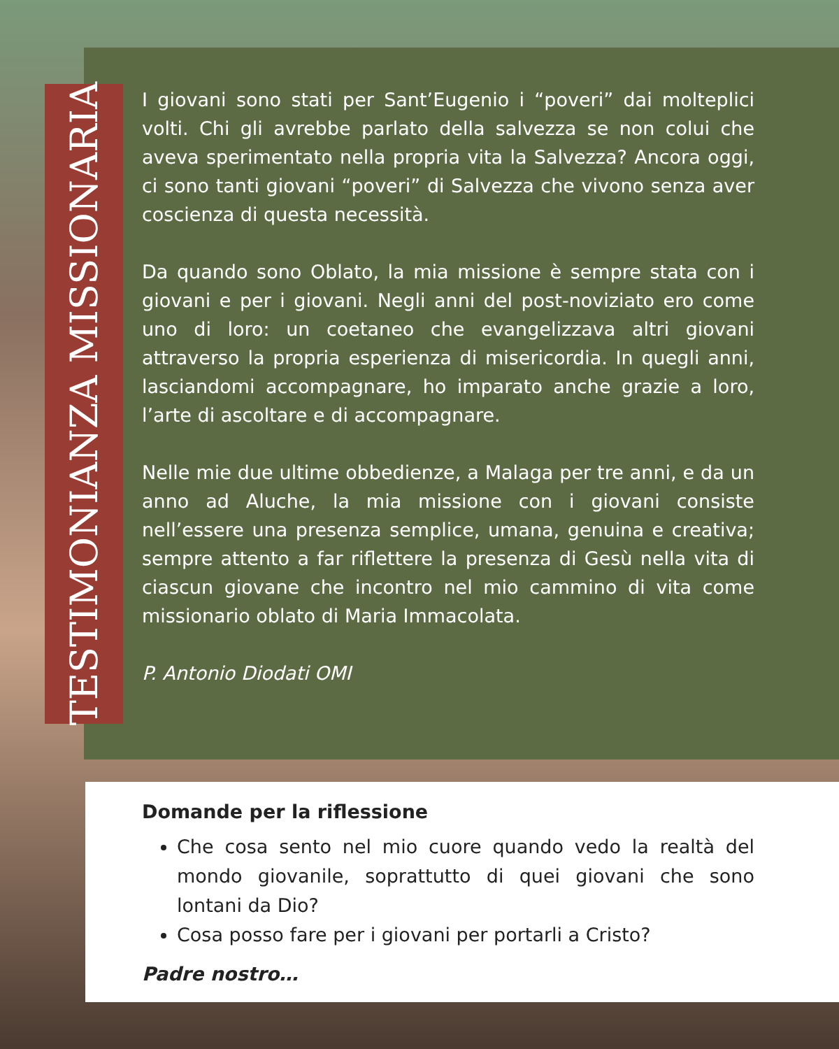TESTIMONIANZA MISSIONARIA
I giovani sono stati per Sant’Eugenio i “poveri” dai molteplici volti. Chi gli avrebbe parlato della salvezza se non colui che aveva sperimentato nella propria vita la Salvezza? Ancora oggi, ci sono tanti giovani “poveri” di Salvezza che vivono senza aver coscienza di questa necessità.
Da quando sono Oblato, la mia missione è sempre stata con i giovani e per i giovani. Negli anni del post-noviziato ero come uno di loro: un coetaneo che evangelizzava altri giovani attraverso la propria esperienza di misericordia. In quegli anni, lasciandomi accompagnare, ho imparato anche grazie a loro, l’arte di ascoltare e di accompagnare.
Nelle mie due ultime obbedienze, a Malaga per tre anni, e da un anno ad Aluche, la mia missione con i giovani consiste nell’essere una presenza semplice, umana, genuina e creativa; sempre attento a far riflettere la presenza di Gesù nella vita di ciascun giovane che incontro nel mio cammino di vita come missionario oblato di Maria Immacolata.
P. Antonio Diodati OMI
Domande per la riflessione
Che cosa sento nel mio cuore quando vedo la realtà del mondo giovanile, soprattutto di quei giovani che sono lontani da Dio?
Cosa posso fare per i giovani per portarli a Cristo?
Padre nostro…